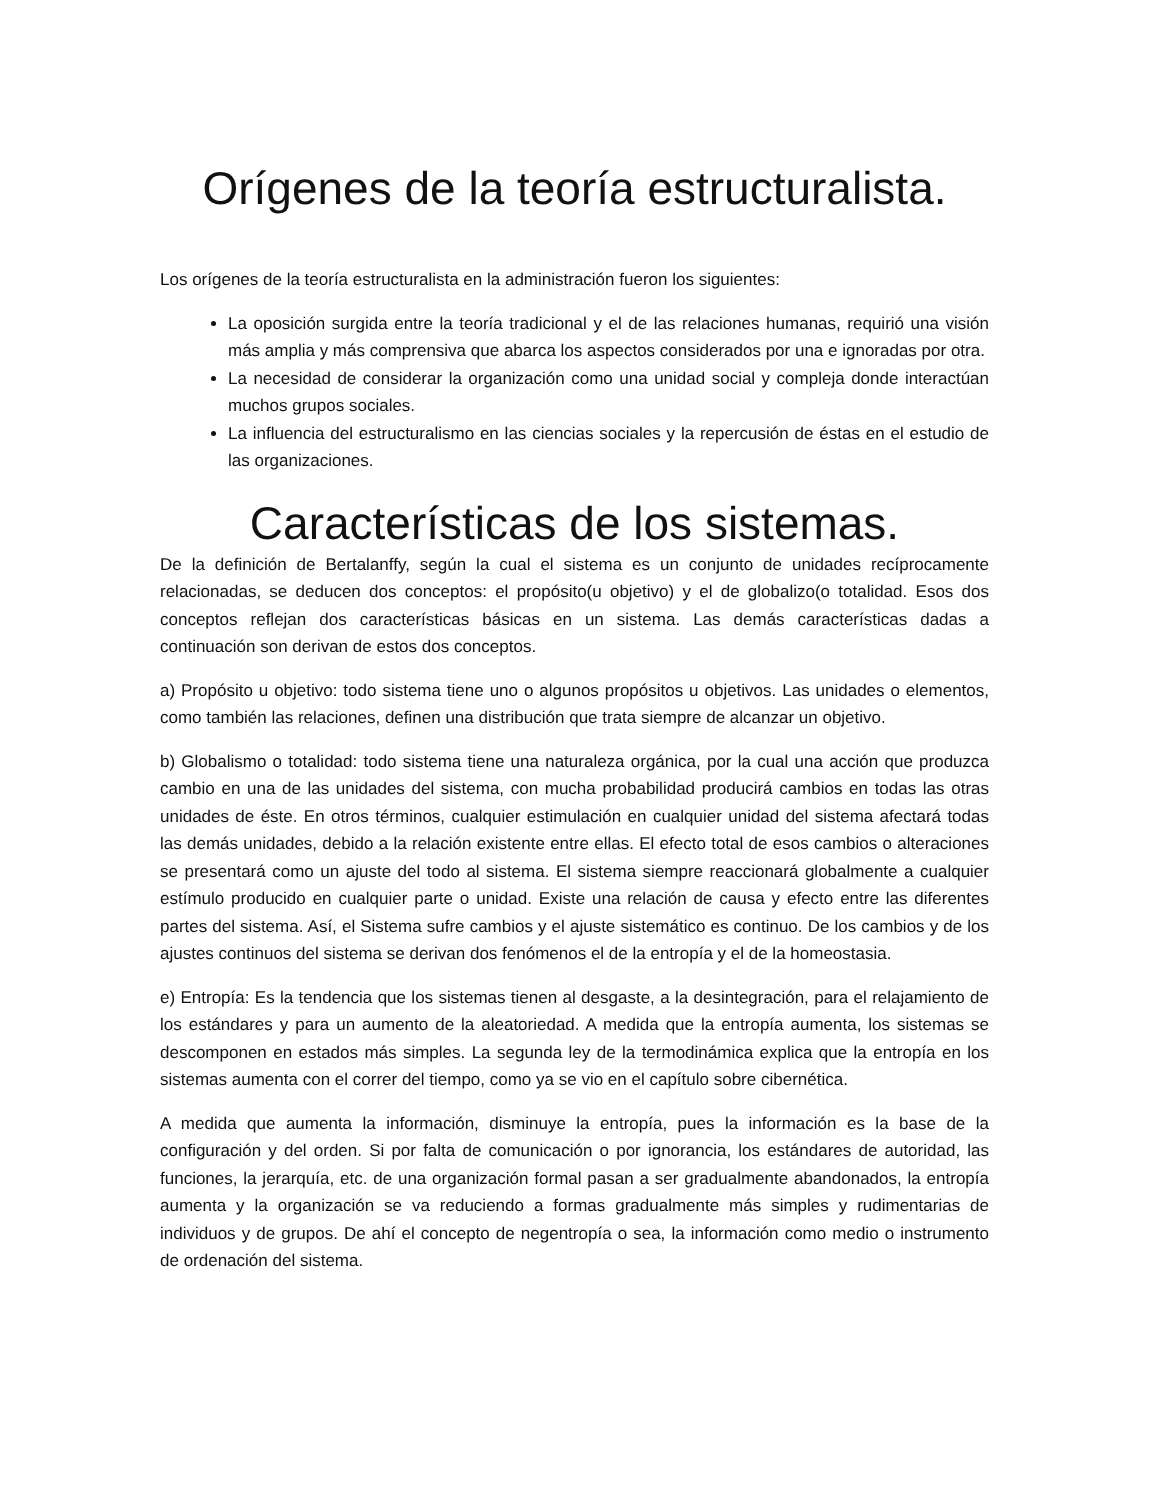Orígenes de la teoría estructuralista.
Los orígenes de la teoría estructuralista en la administración fueron los siguientes:
La oposición surgida entre la teoría tradicional y el de las relaciones humanas, requirió una visión más amplia y más comprensiva que abarca los aspectos considerados por una e ignoradas por otra.
La necesidad de considerar la organización como una unidad social y compleja donde interactúan muchos grupos sociales.
La influencia del estructuralismo en las ciencias sociales y la repercusión de éstas en el estudio de las organizaciones.
Características de los sistemas.
De la definición de Bertalanffy, según la cual el sistema es un conjunto de unidades recíprocamente relacionadas, se deducen dos conceptos: el propósito(u objetivo) y el de globalizo(o totalidad. Esos dos conceptos reflejan dos características básicas en un sistema. Las demás características dadas a continuación son derivan de estos dos conceptos.
a) Propósito u objetivo: todo sistema tiene uno o algunos propósitos u objetivos. Las unidades o elementos, como también las relaciones, definen una distribución que trata siempre de alcanzar un objetivo.
b) Globalismo o totalidad: todo sistema tiene una naturaleza orgánica, por la cual una acción que produzca cambio en una de las unidades del sistema, con mucha probabilidad producirá cambios en todas las otras unidades de éste. En otros términos, cualquier estimulación en cualquier unidad del sistema afectará todas las demás unidades, debido a la relación existente entre ellas. El efecto total de esos cambios o alteraciones se presentará como un ajuste del todo al sistema. El sistema siempre reaccionará globalmente a cualquier estímulo producido en cualquier parte o unidad. Existe una relación de causa y efecto entre las diferentes partes del sistema. Así, el Sistema sufre cambios y el ajuste sistemático es continuo. De los cambios y de los ajustes continuos del sistema se derivan dos fenómenos el de la entropía y el de la homeostasia.
e) Entropía: Es la tendencia que los sistemas tienen al desgaste, a la desintegración, para el relajamiento de los estándares y para un aumento de la aleatoriedad. A medida que la entropía aumenta, los sistemas se descomponen en estados más simples. La segunda ley de la termodinámica explica que la entropía en los sistemas aumenta con el correr del tiempo, como ya se vio en el capítulo sobre cibernética.
A medida que aumenta la información, disminuye la entropía, pues la información es la base de la configuración y del orden. Si por falta de comunicación o por ignorancia, los estándares de autoridad, las funciones, la jerarquía, etc. de una organización formal pasan a ser gradualmente abandonados, la entropía aumenta y la organización se va reduciendo a formas gradualmente más simples y rudimentarias de individuos y de grupos. De ahí el concepto de negentropía o sea, la información como medio o instrumento de ordenación del sistema.